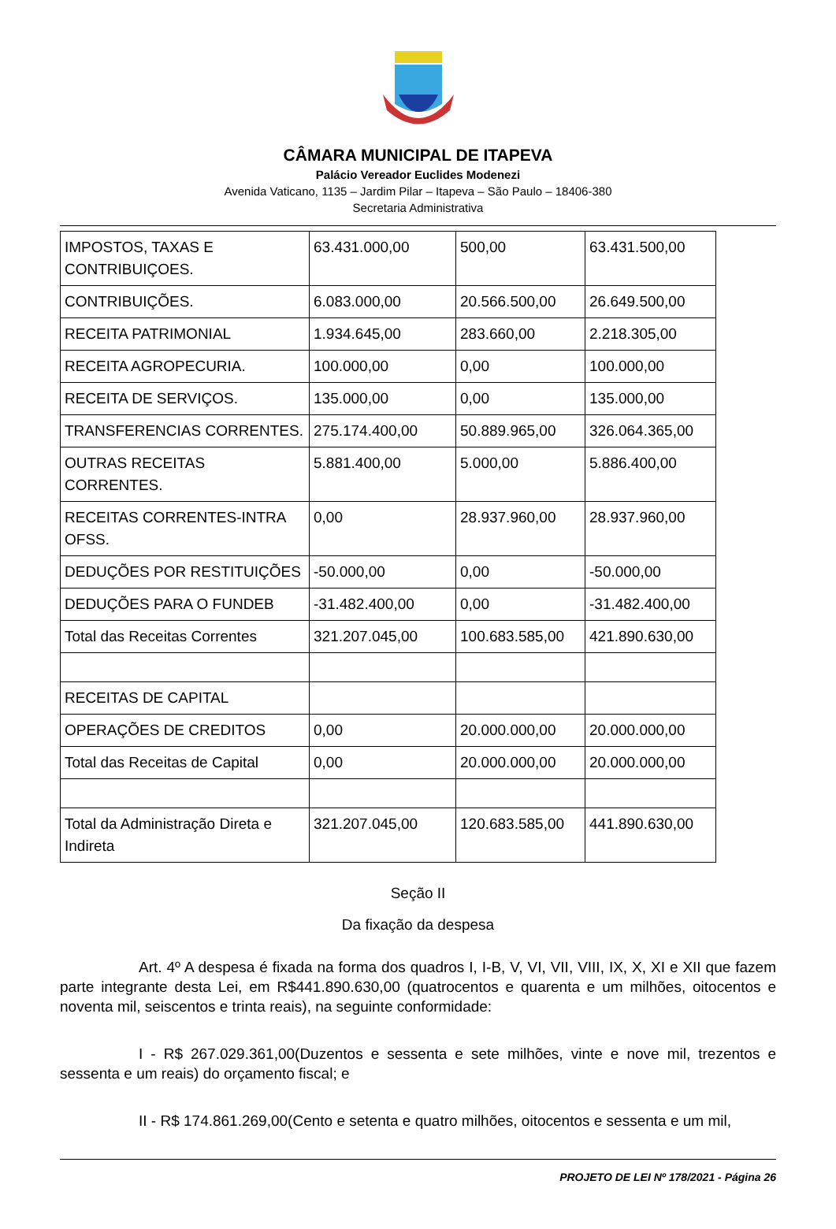CÂMARA MUNICIPAL DE ITAPEVA
Palácio Vereador Euclides Modenezi
Avenida Vaticano, 1135 – Jardim Pilar – Itapeva – São Paulo – 18406-380
Secretaria Administrativa
| IMPOSTOS, TAXAS E CONTRIBUIÇOES. | 63.431.000,00 | 500,00 | 63.431.500,00 |
| CONTRIBUIÇÕES. | 6.083.000,00 | 20.566.500,00 | 26.649.500,00 |
| RECEITA PATRIMONIAL | 1.934.645,00 | 283.660,00 | 2.218.305,00 |
| RECEITA AGROPECURIA. | 100.000,00 | 0,00 | 100.000,00 |
| RECEITA DE SERVIÇOS. | 135.000,00 | 0,00 | 135.000,00 |
| TRANSFERENCIAS CORRENTES. | 275.174.400,00 | 50.889.965,00 | 326.064.365,00 |
| OUTRAS RECEITAS CORRENTES. | 5.881.400,00 | 5.000,00 | 5.886.400,00 |
| RECEITAS CORRENTES-INTRA OFSS. | 0,00 | 28.937.960,00 | 28.937.960,00 |
| DEDUÇÕES POR RESTITUIÇÕES | -50.000,00 | 0,00 | -50.000,00 |
| DEDUÇÕES PARA O FUNDEB | -31.482.400,00 | 0,00 | -31.482.400,00 |
| Total das Receitas Correntes | 321.207.045,00 | 100.683.585,00 | 421.890.630,00 |
| RECEITAS DE CAPITAL | | | |
| OPERAÇÕES DE CREDITOS | 0,00 | 20.000.000,00 | 20.000.000,00 |
| Total das Receitas de Capital | 0,00 | 20.000.000,00 | 20.000.000,00 |
| Total da Administração Direta e Indireta | 321.207.045,00 | 120.683.585,00 | 441.890.630,00 |
Seção II
Da fixação da despesa
Art. 4º A despesa é fixada na forma dos quadros I, I-B, V, VI, VII, VIII, IX, X, XI e XII que fazem parte integrante desta Lei, em R$441.890.630,00 (quatrocentos e quarenta e um milhões, oitocentos e noventa mil, seiscentos e trinta reais), na seguinte conformidade:
I - R$ 267.029.361,00(Duzentos e sessenta e sete milhões, vinte e nove mil, trezentos e sessenta e um reais) do orçamento fiscal; e
II - R$ 174.861.269,00(Cento e setenta e quatro milhões, oitocentos e sessenta e um mil,
PROJETO DE LEI Nº 178/2021 - Página 26